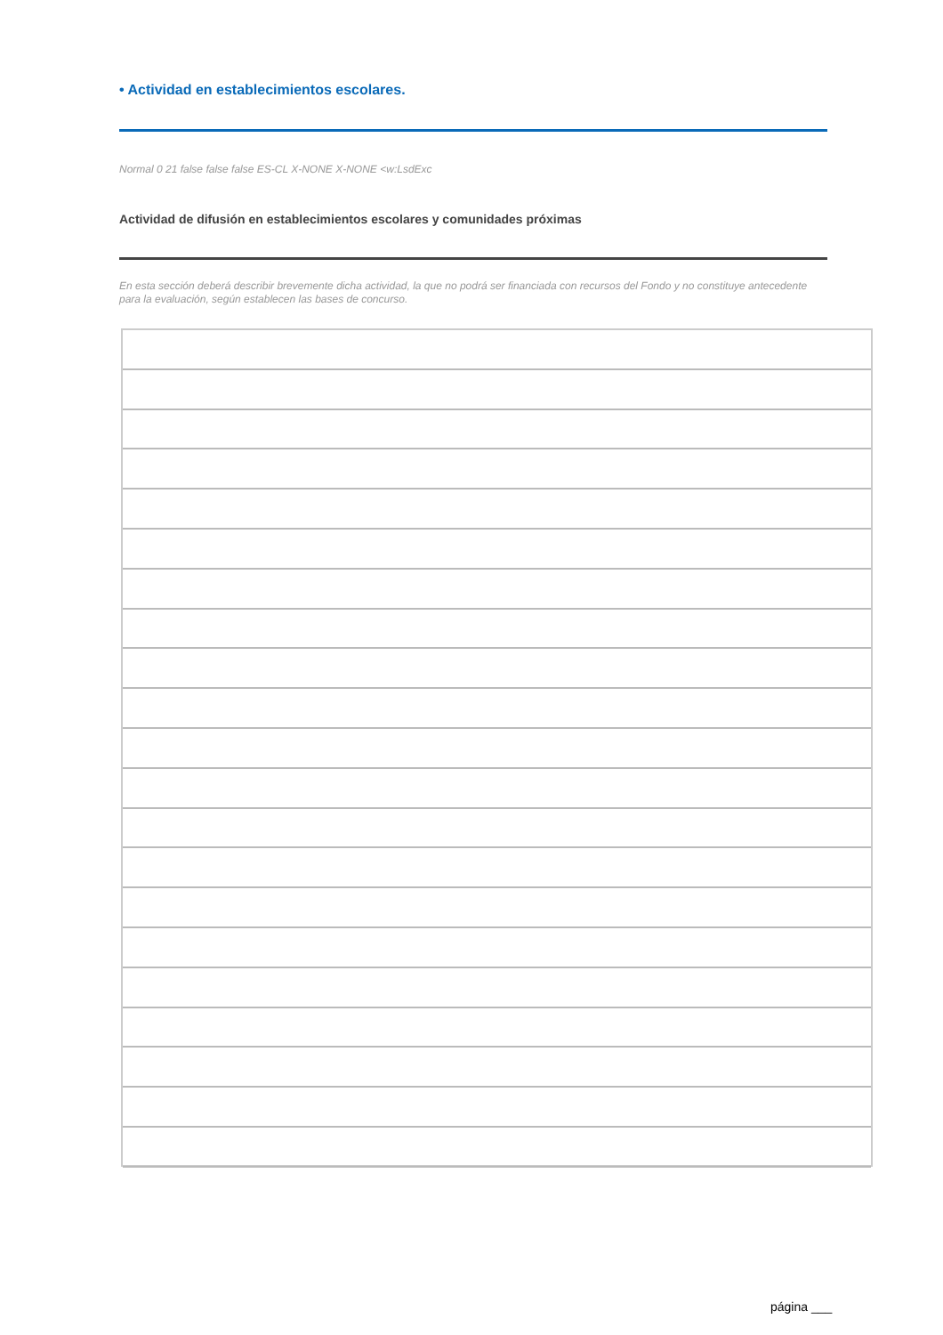• Actividad en establecimientos escolares.
Normal 0 21 false false false ES-CL X-NONE X-NONE <w:LsdExc
Actividad de difusión en establecimientos escolares y comunidades próximas
En esta sección deberá describir brevemente dicha actividad, la que no podrá ser financiada con recursos del Fondo y no constituye antecedente para la evaluación, según establecen las bases de concurso.
página ___